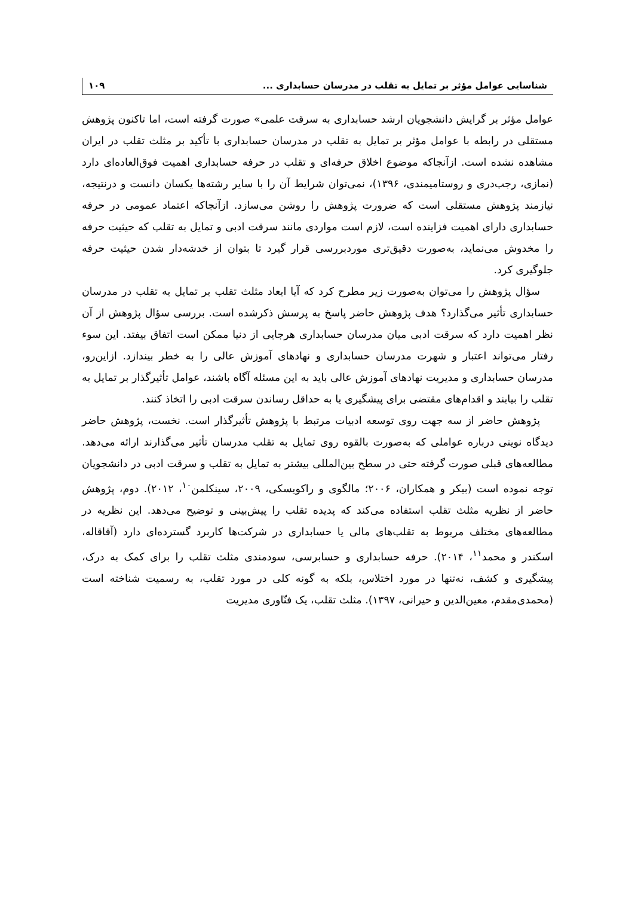شناسایی عوامل مؤثر بر تمایل به تقلب در مدرسان حسابداری ... ۱۰۹
عوامل مؤثر بر گرایش دانشجویان ارشد حسابداری به سرقت علمی» صورت گرفته است، اما تاکنون پژوهش مستقلی در رابطه با عوامل مؤثر بر تمایل به تقلب در مدرسان حسابداری با تأکید بر مثلث تقلب در ایران مشاهده نشده است. ازآنجاکه موضوع اخلاق حرفه‌ای و تقلب در حرفه حسابداری اهمیت فوق‌العاده‌ای دارد (نمازی، رجب‌دری و روستامیمندی، ۱۳۹۶)، نمی‌توان شرایط آن را با سایر رشته‌ها یکسان دانست و درنتیجه، نیازمند پژوهش مستقلی است که ضرورت پژوهش را روشن می‌سازد. ازآنجاکه اعتماد عمومی در حرفه حسابداری دارای اهمیت فزاینده است، لازم است مواردی مانند سرقت ادبی و تمایل به تقلب که حیثیت حرفه را مخدوش می‌نماید، به‌صورت دقیق‌تری موردبررسی قرار گیرد تا بتوان از خدشه‌دار شدن حیثیت حرفه جلوگیری کرد.
سؤال پژوهش را می‌توان به‌صورت زیر مطرح کرد که آیا ابعاد مثلث تقلب بر تمایل به تقلب در مدرسان حسابداری تأثیر می‌گذارد؟ هدف پژوهش حاضر پاسخ به پرسش ذکرشده است. بررسی سؤال پژوهش از آن نظر اهمیت دارد که سرقت ادبی میان مدرسان حسابداری هرجایی از دنیا ممکن است اتفاق بیفتد. این سوء رفتار می‌تواند اعتبار و شهرت مدرسان حسابداری و نهادهای آموزش عالی را به خطر بیندازد. ازاین‌رو، مدرسان حسابداری و مدیریت نهادهای آموزش عالی باید به این مسئله آگاه باشند، عوامل تأثیرگذار بر تمایل به تقلب را بیابند و اقدام‌های مقتضی برای پیشگیری یا به حداقل رساندن سرقت ادبی را اتخاذ کنند.
پژوهش حاضر از سه جهت روی توسعه ادبیات مرتبط با پژوهش تأثیرگذار است. نخست، پژوهش حاضر دیدگاه نوینی درباره عواملی که به‌صورت بالقوه روی تمایل به تقلب مدرسان تأثیر می‌گذارند ارائه می‌دهد. مطالعه‌های قبلی صورت گرفته حتی در سطح بین‌المللی بیشتر به تمایل به تقلب و سرقت ادبی در دانشجویان توجه نموده است (بیکر و همکاران، ۲۰۰۶؛ مالگوی و راکویسکی، ۲۰۰۹، سینکلمن<sup>۱۰</sup>، ۲۰۱۲). دوم، پژوهش حاضر از نظریه مثلث تقلب استفاده می‌کند که پدیده تقلب را پیش‌بینی و توضیح می‌دهد. این نظریه در مطالعه‌های مختلف مربوط به تقلب‌های مالی یا حسابداری در شرکت‌ها کاربرد گسترده‌ای دارد (آقاقاله، اسکندر و محمد<sup>۱۱</sup>، ۲۰۱۴). حرفه حسابداری و حسابرسی، سودمندی مثلث تقلب را برای کمک به درک، پیشگیری و کشف، نه‌تنها در مورد اختلاس، بلکه به گونه کلی در مورد تقلب، به رسمیت شناخته است (محمدی‌مقدم، معین‌الدین و حیرانی، ۱۳۹۷). مثلث تقلب، یک فنّاوری مدیریت